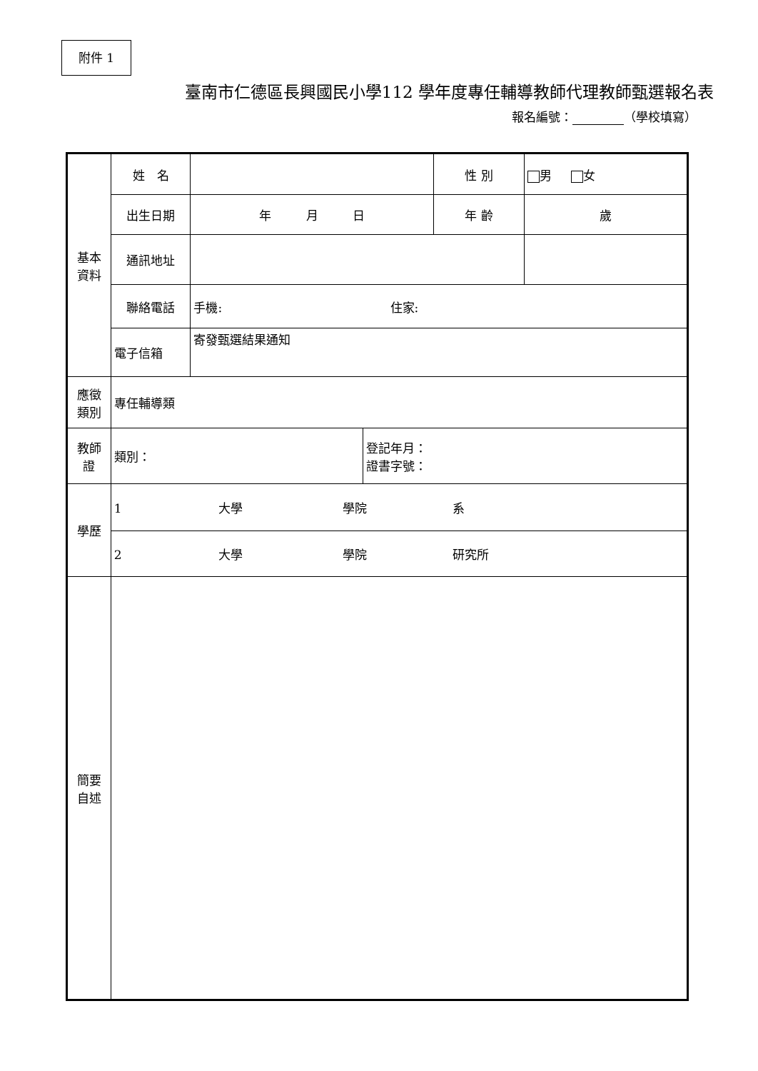附件 1
臺南市仁德區長興國民小學112 學年度專任輔導教師代理教師甄選報名表
報名編號： （學校填寫）
| 基本 資料 | 姓 名 | | | 性 別 | 男 女 |
| | 出生日期 | 年 月 日 | | 年 齡 | 歲 |
| | 通訊地址 | | | | |
| | 聯絡電話 | 手機: 住家: | | | |
| | 電子信箱 | 寄發甄選結果通知 | | | |
| 應徵 類別 | 專任輔導類 | | | | |
| 教師 證 | 類別： | | 登記年月： 證書字號： | | |
| 學歷 | 1 大學 學院 系 | | | | |
| | 2 大學 學院 研究所 | | | | |
| 簡要 自述 | | | | | |